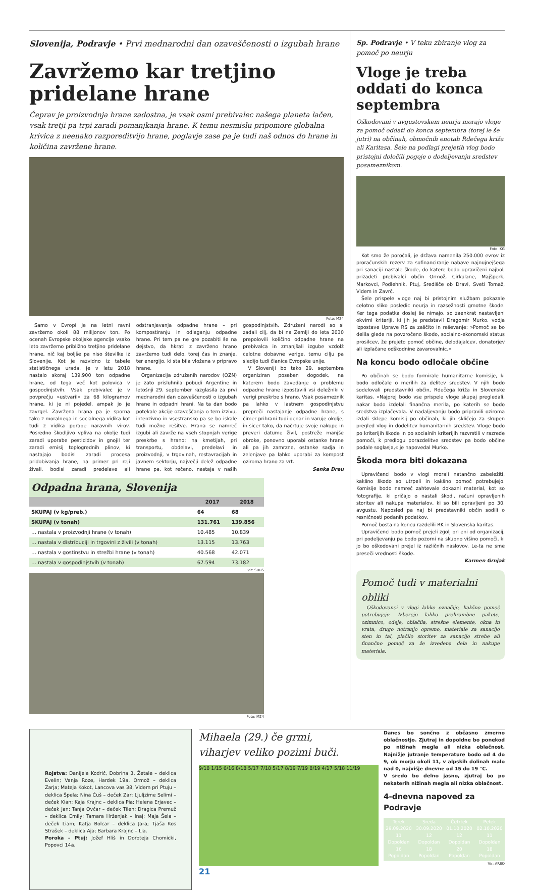Slovenija, Podravje • Prvi mednarodni dan ozaveščenosti o izgubah hrane
Zavržemo kar tretjino pridelane hrane
Čeprav je proizvodnja hrane zadostna, je vsak osmi prebivalec našega planeta lačen, vsak tretji pa trpi zaradi pomanjkanja hrane. K temu nesmislu pripomore globalna krivica z neenako razporeditvijo hrane, poglavje zase pa je tudi naš odnos do hrane in količina zavržene hrane.
Foto: M24
Samo v Evropi je na letni ravni zavržemo okoli 88 milijonov ton. Po ocenah Evropske okoljske agencije vsako leto zavržemo približno tretjino pridelane hrane, nič kaj boljše pa niso številke iz Slovenije. Kot je razvidno iz tabele statističnega urada, je v letu 2018 nastalo skoraj 139.900 ton odpadne hrane, od tega več kot polovica v gospodinjstvih. Vsak prebivalec je v povprečju »ustvaril« za 68 kilogramov hrane, ki je ni pojedel, ampak jo je zavrgel. Zavržena hrana pa je sporna tako z moralnega in socialnega vidika kot tudi z vidika porabe naravnih virov. Posredno škodljivo vpliva na okolje tudi zaradi uporabe pesticidov in gnojil ter zaradi emisij toplogrednih plinov, ki nastajajo bodisi zaradi procesa pridobivanja hrane, na primer pri reji živali, bodisi zaradi predelave ali odstranjevanja odpadne hrane – pri kompostiranju in odlaganju odpadne hrane. Pri tem pa ne gre pozabiti še na dejstvo, da hkrati z zavrženo hrano zavržemo tudi delo, torej čas in znanje, ter energijo, ki sta bila vložena v pripravo hrane.
Organizacija združenih narodov (OZN) je zato prisluhnila pobudi Argentine in letošnji 29. septem­ber razglasila za prvi mednarodni dan ozaveščenosti o izgubah hrane in odpadni hrani. Na ta dan bodo potekale akcije ozaveščanja o tem izzivu, intenzivno in vsestransko pa se bo iskale tudi možne rešitve. Hrana se namreč izgubi ali zavrže na vseh stopnjah verige preskrbe s hrano: na kmetijah, pri transportu, obdelavi, predelavi in proizvodnji, v trgovinah, restavracijah in javnem sektorju, največji delež odpadne hrane pa, kot rečeno, nastaja v naših gospodinjstvih. Združeni narodi so si zadali cilj, da bi na Zemlji do leta 2030 prepolovili količino odpadne hrane na prebivalca in zmanjšali izgube vzdolž celotne dobavne verige, temu cilju pa sledijo tudi članice Evropske unije.
V Sloveniji bo tako 29. septembra organiziran poseben dogodek, na katerem bodo zavedanje o problemu odpadne hrane izpostavili vsi deležniki v verigi preskrbe s hrano. Vsak posameznik pa lahko v lastnem gospodinjstvu prepreči nastajanje odpadne hrane, s čimer prihrani tudi denar in varuje okolje, in sicer tako, da načrtuje svoje nakupe in preveri datume živil, postreže manjše obroke, ponovno uporabi ostanke hrane ali pa jih zamrzne, ostanke sadja in zelenjave pa lahko uporabi za kompost oziroma hrano za vrt.
Senka Dreu
Odpadna hrana, Slovenija
| | 2017 | 2018 |
| --- | --- | --- |
| SKUPAJ (v kg/preb.) | 64 | 68 |
| SKUPAJ (v tonah) | 131.761 | 139.856 |
| … nastala v proizvodnji hrane (v tonah) | 10.485 | 10.839 |
| … nastala v distribuciji in trgovini z živili (v tonah) | 13.115 | 13.763 |
| … nastala v gostinstvu in strežbi hrane (v tonah) | 40.568 | 42.071 |
| … nastala v gospodinjstvih (v tonah) | 67.594 | 73.182 |
Vir: SURS
Foto: M24
Sp. Podravje • V teku zbiranje vlog za pomoč po neurju
Vloge je treba oddati do konca septembra
Oškodovani v avgustovskem neurju morajo vloge za pomoč oddati do konca septembra (torej le še jutri) na občinah, območnih enotah Rdečega križa ali Karitasa. Šele na podlagi prejetih vlog bodo pristojni določili pogoje o dodeljevanju sredstev posameznikom.
Foto: KG
Kot smo že poročali, je država namenila 250.000 evrov iz proračunskih rezerv za sofinanciranje nabave najnujnejšega pri sanaciji nastale škode, do katere bodo upravičeni najbolj prizadeti prebivalci občin Ormož, Cirkulane, Majšperk, Markovci, Podlehnik, Ptuj, Središče ob Dravi, Sveti Tomaž, Videm in Zavrč.
Šele prispele vloge naj bi pristojnim službam pokazale celotno sliko posledic neurja in razsežnosti gmotne škode. Ker tega podatka doslej še nimajo, so zaenkrat nastavljeni okvirni kriteriji, ki jih je predstavil Dragomir Murko, vodja Izpostave Uprave RS za zaščito in reševanje: »Pomoč se bo delila glede na povzročeno škodo, socialno-ekonomski status prosilcev, že prejeto pomoč občine, delodajalcev, donatorjev ali izplačane odškodnine zavarovalnic.«
Na koncu bodo odločale občine
Po občinah se bodo formirale humanitarne komisije, ki bodo odločale o merilih za delitev sredstev. V njih bodo sodelovali predstavniki občin, Rdečega križa in Slovenske karitas. »Najprej bodo vse prispele vloge skupaj pregledali, nakar bodo izdelali finančna merila, po katerih se bodo sredstva izplačevala. V nadaljevanju bodo pripravili oziroma izdali sklepe komisij po občinah, ki jih skličejo za skupen pregled vlog in dodelitev humanitarnih sredstev. Vloge bodo po kriterijih škode in po socialnih kriterijih razvrstili v razrede pomoči, k predlogu porazdelitve sredstev pa bodo občine podale soglasja,« je napovedal Murko.
Škoda mora biti dokazana
Upravičenci bodo v vlogi morali natančno zabeležiti, kakšno škodo so utrpeli in kakšno pomoč potrebujejo. Komisije bodo namreč zahtevale dokazni material, kot so fotografije, ki pričajo o nastali škodi, računi opravljenih storitev ali nakupa materialov, ki so bili opravljeni po 30. avgustu. Naposled pa naj bi predstavniki občin sodili o resničnosti podanih podatkov.
Pomoč bosta na koncu razdelili RK in Slovenska karitas.
Upravičenci bodo pomoč prejeli zgolj pri eni od organizacij, pri podeljevanju pa bodo pozorni na skupno višino pomoči, ki jo bo oškodovani prejel iz različnih naslovov. Le-ta ne sme preseči vrednosti škode.
Karmen Grnjak
Pomoč tudi v materialni obliki
Oškodovanci v vlogi lahko označijo, kakšno pomoč potrebujejo. Izberejo lahko prehrambne pakete, ozimnico, odeje, oblačila, strešne elemente, okna in vrata, drugo notranjo opremo, materiale za sanacijo sten in tal, plačilo storitev za sanacijo strehe ali finančno pomoč za že izvedena dela in nakupe materiala.
Rojstva: Danijela Kodrič, Dobrina 3, Žetale – deklica Evelin; Vanja Roze, Hardek 19a, Ormož – deklica Zarja; Mateja Kokot, Lancova vas 38, Videm pri Ptuju – deklica Špela; Nina Čuš – deček Zar; Ljuljzime Selimi – deček Kian; Kaja Krajnc – deklica Pia; Helena Erjavec – deček Jan; Tanja Ovčar – deček Tilen; Dragica Premuž – deklica Emily; Tamara Hrženjak – Inaj; Maja Šela – deček Liam; Katja Bolcar – deklica Jara; Tjaša Kos Strašek – deklica Aja; Barbara Krajnc – Lia.
Poroka – Ptuj: Jožef Hliš in Doroteja Chomicki, Popovci 14a.
Mihaela (29.) če grmi,
viharjev veliko pozimi buči.
9/18 1/15 6/16 8/18 5/17 7/18 5/17 8/19 7/19 8/19 4/17 5/18 11/19
21
Danes bo sončno z občasno zmerno oblačnostjo. Zjutraj in dopoldne bo ponekod po nižinah megla ali nizka oblačnost. Najnižje jutranje temperature bodo od 4 do 9, ob morju okoli 11, v alpskih dolinah malo nad 0, najvišje dnevne od 15 do 19 °C.
V sredo bo delno jasno, zjutraj bo po nekaterih nižinah megla ali nizka oblačnost.
4-dnevna napoved za Podravje
| Torek 29.09.2020 11 Dopoldan 16 Popoldan | Sreda 30.09.2020 12 Dopoldan 18 Popoldan | Četrtek 01.10.2020 12 Dopoldan 20 Popoldan | Petek 02.10.2020 11 Dopoldan 18 Popoldan |
Vir: ARSO